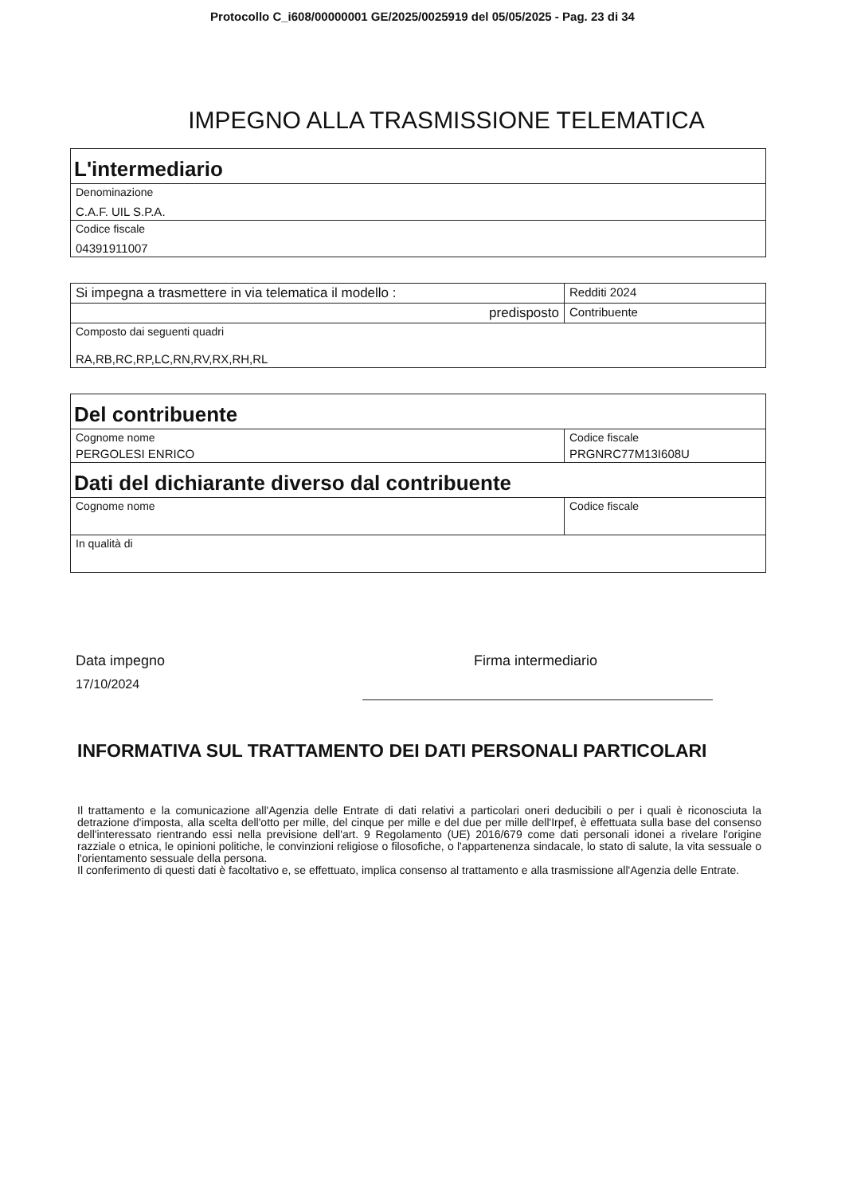Protocollo C_i608/00000001 GE/2025/0025919 del 05/05/2025 - Pag. 23 di 34
IMPEGNO ALLA TRASMISSIONE TELEMATICA
| L'intermediario |
| Denominazione C.A.F. UIL S.P.A. |
| Codice fiscale 04391911007 |
| Si impegna a trasmettere in via telematica il modello : | Redditi 2024 |
| predisposto | Contribuente |
| Composto dai seguenti quadri RA,RB,RC,RP,LC,RN,RV,RX,RH,RL | |
| Del contribuente | |
| Cognome nome PERGOLESI ENRICO | Codice fiscale PRGNRC77M13I608U |
| Dati del dichiarante diverso dal contribuente | |
| Cognome nome | Codice fiscale |
| In qualità di | |
Data impegno
17/10/2024
Firma intermediario
INFORMATIVA SUL TRATTAMENTO DEI DATI PERSONALI PARTICOLARI
Il trattamento e la comunicazione all'Agenzia delle Entrate di dati relativi a particolari oneri deducibili o per i quali è riconosciuta la detrazione d'imposta, alla scelta dell'otto per mille, del cinque per mille e del due per mille dell'Irpef, è effettuata sulla base del consenso dell'interessato rientrando essi nella previsione dell'art. 9 Regolamento (UE) 2016/679 come dati personali idonei a rivelare l'origine razziale o etnica, le opinioni politiche, le convinzioni religiose o filosofiche, o l'appartenenza sindacale, lo stato di salute, la vita sessuale o l'orientamento sessuale della persona.
Il conferimento di questi dati è facoltativo e, se effettuato, implica consenso al trattamento e alla trasmissione all'Agenzia delle Entrate.